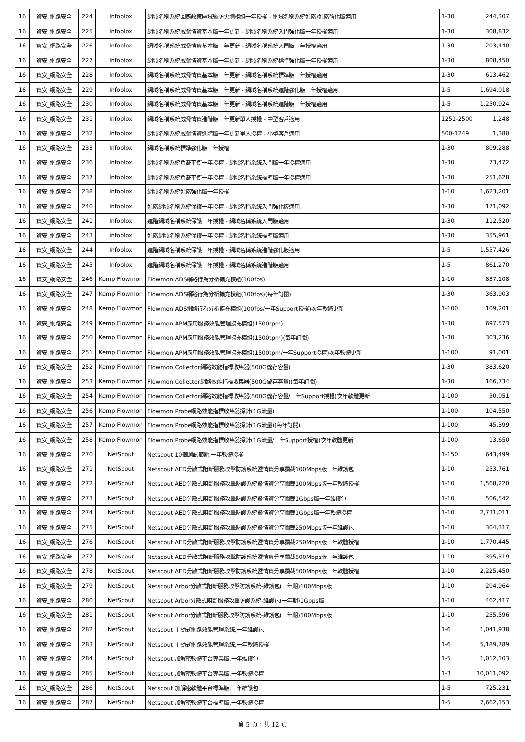| 16 | 資安_網路安全 | 224 | Infoblox | 網域名稱系統回應政策區域暨防火牆模組一年授權 - 網域名稱系統進階/進階強化版適用 | 1-30 | 244,307 |
| 16 | 資安_網路安全 | 225 | Infoblox | 網域名稱系統威脅情資基本版一年更新 - 網域名稱系統入門強化版一年授權適用 | 1-30 | 308,832 |
| 16 | 資安_網路安全 | 226 | Infoblox | 網域名稱系統威脅情資基本版一年更新 - 網域名稱系統入門版一年授權適用 | 1-30 | 203,440 |
| 16 | 資安_網路安全 | 227 | Infoblox | 網域名稱系統威脅情資基本版一年更新 - 網域名稱系統標準強化版一年授權適用 | 1-30 | 808,450 |
| 16 | 資安_網路安全 | 228 | Infoblox | 網域名稱系統威脅情資基本版一年更新 - 網域名稱系統標準版一年授權適用 | 1-30 | 613,462 |
| 16 | 資安_網路安全 | 229 | Infoblox | 網域名稱系統威脅情資基本版一年更新 - 網域名稱系統進階強化版一年授權適用 | 1-5 | 1,694,018 |
| 16 | 資安_網路安全 | 230 | Infoblox | 網域名稱系統威脅情資基本版一年更新 - 網域名稱系統進階版一年授權適用 | 1-5 | 1,250,924 |
| 16 | 資安_網路安全 | 231 | Infoblox | 網域名稱系統威脅情資進階版一年更新單人授權 - 中型客戶適用 | 1251-2500 | 1,248 |
| 16 | 資安_網路安全 | 232 | Infoblox | 網域名稱系統威脅情資進階版一年更新單人授權 - 小型客戶適用 | 500-1249 | 1,380 |
| 16 | 資安_網路安全 | 233 | Infoblox | 網域名稱系統標準強化版一年授權 | 1-30 | 809,288 |
| 16 | 資安_網路安全 | 236 | Infoblox | 網域名稱系統負載平衡一年授權 - 網域名稱系統入門版一年授權適用 | 1-30 | 73,472 |
| 16 | 資安_網路安全 | 237 | Infoblox | 網域名稱系統負載平衡一年授權 - 網域名稱系統標準版一年授權適用 | 1-30 | 251,628 |
| 16 | 資安_網路安全 | 238 | Infoblox | 網域名稱系統進階強化版一年授權 | 1-10 | 1,623,201 |
| 16 | 資安_網路安全 | 240 | Infoblox | 進階網域名稱系統保護一年授權 - 網域名稱系統入門強化版適用 | 1-30 | 171,092 |
| 16 | 資安_網路安全 | 241 | Infoblox | 進階網域名稱系統保護一年授權 - 網域名稱系統入門版適用 | 1-30 | 112,520 |
| 16 | 資安_網路安全 | 243 | Infoblox | 進階網域名稱系統保護一年授權 - 網域名稱系統標準版適用 | 1-30 | 355,961 |
| 16 | 資安_網路安全 | 244 | Infoblox | 進階網域名稱系統保護一年授權 - 網域名稱系統進階強化版適用 | 1-5 | 1,557,426 |
| 16 | 資安_網路安全 | 245 | Infoblox | 進階網域名稱系統保護一年授權 - 網域名稱系統進階版適用 | 1-5 | 861,270 |
| 16 | 資安_網路安全 | 246 | Kemp Flowmon | Flowmon ADS網路行為分析擴充模組(100fps) | 1-10 | 837,108 |
| 16 | 資安_網路安全 | 247 | Kemp Flowmon | Flowmon ADS網路行為分析擴充模組(100fps)(每年訂閱) | 1-30 | 363,903 |
| 16 | 資安_網路安全 | 248 | Kemp Flowmon | Flowmon ADS網路行為分析擴充模組(100fps/一年Support授權)次年軟體更新 | 1-100 | 109,201 |
| 16 | 資安_網路安全 | 249 | Kemp Flowmon | Flowmon APM應用服務效能管理擴充模組(1500tpm) | 1-30 | 697,573 |
| 16 | 資安_網路安全 | 250 | Kemp Flowmon | Flowmon APM應用服務效能管理擴充模組(1500tpm)(每年訂閱) | 1-30 | 303,236 |
| 16 | 資安_網路安全 | 251 | Kemp Flowmon | Flowmon APM應用服務效能管理擴充模組(1500tpm/一年Support授權)次年軟體更新 | 1-100 | 91,001 |
| 16 | 資安_網路安全 | 252 | Kemp Flowmon | Flowmon Collector網路效能指標收集器(500G儲存容量) | 1-30 | 383,620 |
| 16 | 資安_網路安全 | 253 | Kemp Flowmon | Flowmon Collector網路效能指標收集器(500G儲存容量)(每年訂閱) | 1-30 | 166,734 |
| 16 | 資安_網路安全 | 254 | Kemp Flowmon | Flowmon Collector網路效能指標收集器(500G儲存容量/一年Support授權)次年軟體更新 | 1-100 | 50,051 |
| 16 | 資安_網路安全 | 256 | Kemp Flowmon | Flowmon Probe網路效能指標收集器探針(1G流量) | 1-100 | 104,550 |
| 16 | 資安_網路安全 | 257 | Kemp Flowmon | Flowmon Probe網路效能指標收集器探針(1G流量)(每年訂閱) | 1-100 | 45,399 |
| 16 | 資安_網路安全 | 258 | Kemp Flowmon | Flowmon Probe網路效能指標收集器探針(1G流量/一年Support授權)次年軟體更新 | 1-100 | 13,650 |
| 16 | 資安_網路安全 | 270 | NetScout | Netscout 10個測試節點,一年軟體授權 | 1-150 | 643,499 |
| 16 | 資安_網路安全 | 271 | NetScout | Netscout AED分散式阻斷服務攻擊防護系統暨情資分享攔截100Mbps版一年維護包 | 1-10 | 253,761 |
| 16 | 資安_網路安全 | 272 | NetScout | Netscout AED分散式阻斷服務攻擊防護系統暨情資分享攔截100Mbps版一年軟體授權 | 1-10 | 1,568,220 |
| 16 | 資安_網路安全 | 273 | NetScout | Netscout AED分散式阻斷服務攻擊防護系統暨情資分享攔截1Gbps版一年維護包 | 1-10 | 506,542 |
| 16 | 資安_網路安全 | 274 | NetScout | Netscout AED分散式阻斷服務攻擊防護系統暨情資分享攔截1Gbps版一年軟體授權 | 1-10 | 2,731,011 |
| 16 | 資安_網路安全 | 275 | NetScout | Netscout AED分散式阻斷服務攻擊防護系統暨情資分享攔截250Mbps版一年維護包 | 1-10 | 304,317 |
| 16 | 資安_網路安全 | 276 | NetScout | Netscout AED分散式阻斷服務攻擊防護系統暨情資分享攔截250Mbps版一年軟體授權 | 1-10 | 1,770,445 |
| 16 | 資安_網路安全 | 277 | NetScout | Netscout AED分散式阻斷服務攻擊防護系統暨情資分享攔截500Mbps版一年維護包 | 1-10 | 395,319 |
| 16 | 資安_網路安全 | 278 | NetScout | Netscout AED分散式阻斷服務攻擊防護系統暨情資分享攔截500Mbps版一年軟體授權 | 1-10 | 2,225,450 |
| 16 | 資安_網路安全 | 279 | NetScout | Netscout Arbor分散式阻斷服務攻擊防護系統-維護包(一年期)100Mbps版 | 1-10 | 204,964 |
| 16 | 資安_網路安全 | 280 | NetScout | Netscout Arbor分散式阻斷服務攻擊防護系統-維護包(一年期)1Gbps版 | 1-10 | 462,417 |
| 16 | 資安_網路安全 | 281 | NetScout | Netscout Arbor分散式阻斷服務攻擊防護系統-維護包(一年期)500Mbps版 | 1-10 | 255,596 |
| 16 | 資安_網路安全 | 282 | NetScout | Netscout 主動式網路效能管理系統,一年維護包 | 1-6 | 1,041,938 |
| 16 | 資安_網路安全 | 283 | NetScout | Netscout 主動式網路效能管理系統,一年軟體授權 | 1-6 | 5,189,789 |
| 16 | 資安_網路安全 | 284 | NetScout | Netscout 加解密軟體平台專業版,一年維護包 | 1-5 | 1,012,103 |
| 16 | 資安_網路安全 | 285 | NetScout | Netscout 加解密軟體平台專業版,一年軟體授權 | 1-3 | 10,011,092 |
| 16 | 資安_網路安全 | 286 | NetScout | Netscout 加解密軟體平台標準版,一年維護包 | 1-5 | 725,231 |
| 16 | 資安_網路安全 | 287 | NetScout | Netscout 加解密軟體平台標準版,一年軟體授權 | 1-5 | 7,662,153 |
第 5 頁，共 12 頁